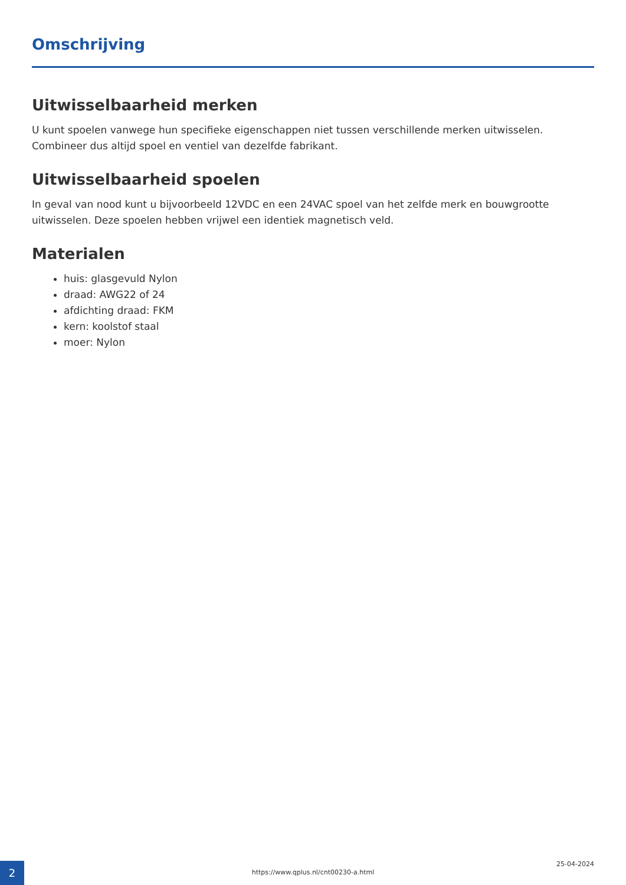Omschrijving
Uitwisselbaarheid merken
U kunt spoelen vanwege hun specifieke eigenschappen niet tussen verschillende merken uitwisselen. Combineer dus altijd spoel en ventiel van dezelfde fabrikant.
Uitwisselbaarheid spoelen
In geval van nood kunt u bijvoorbeeld 12VDC en een 24VAC spoel van het zelfde merk en bouwgrootte uitwisselen. Deze spoelen hebben vrijwel een identiek magnetisch veld.
Materialen
huis: glasgevuld Nylon
draad: AWG22 of 24
afdichting draad: FKM
kern: koolstof staal
moer: Nylon
2
https://www.qplus.nl/cnt00230-a.html
25-04-2024